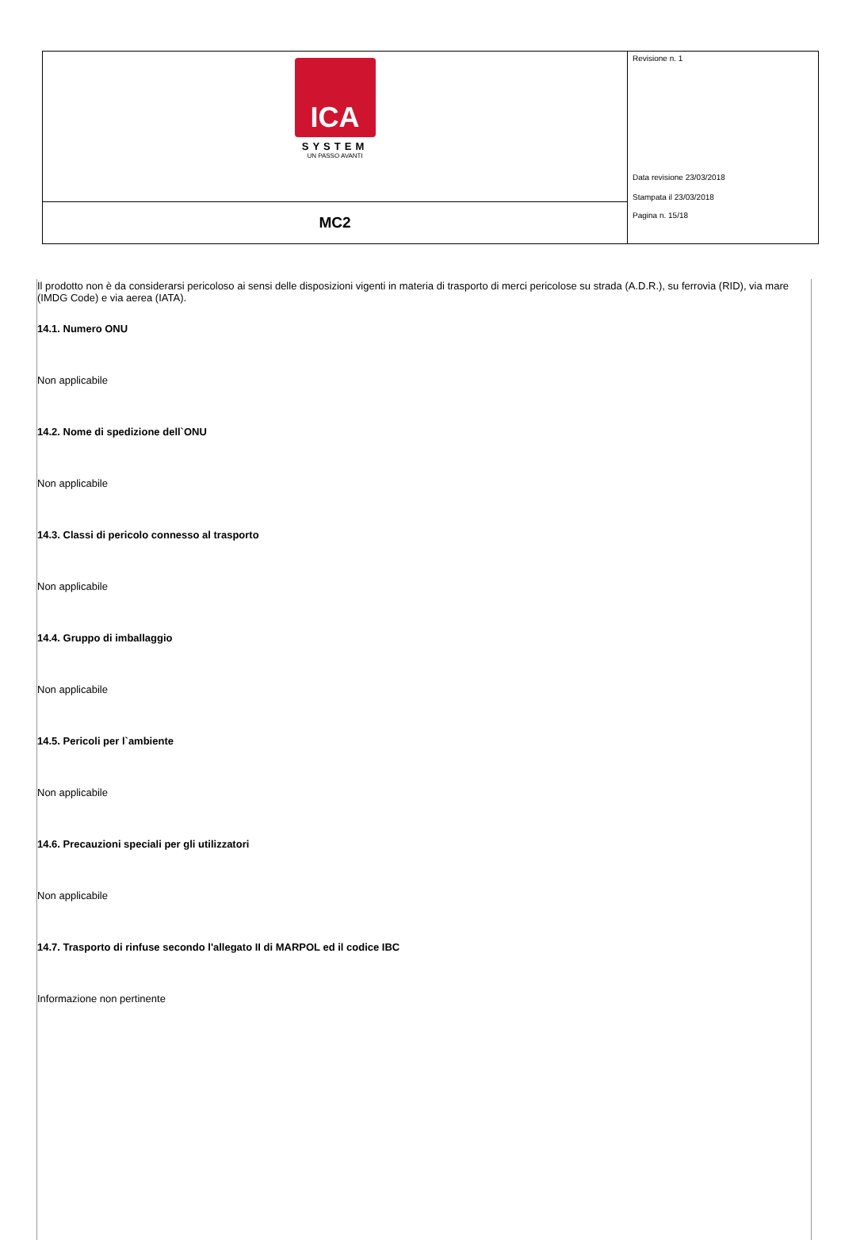| ICA SYSTEM UN PASSO AVANTI | Revisione n. 1 Data revisione 23/03/2018 Stampata il 23/03/2018 Pagina n. 15/18 |
| MC2 | |
Il prodotto non è da considerarsi pericoloso ai sensi delle disposizioni vigenti in materia di trasporto di merci pericolose su strada (A.D.R.), su ferrovia (RID), via mare (IMDG Code) e via aerea (IATA).
14.1. Numero ONU
Non applicabile
14.2. Nome di spedizione dell`ONU
Non applicabile
14.3. Classi di pericolo connesso al trasporto
Non applicabile
14.4. Gruppo di imballaggio
Non applicabile
14.5. Pericoli per l`ambiente
Non applicabile
14.6. Precauzioni speciali per gli utilizzatori
Non applicabile
14.7. Trasporto di rinfuse secondo l'allegato II di MARPOL ed il codice IBC
Informazione non pertinente